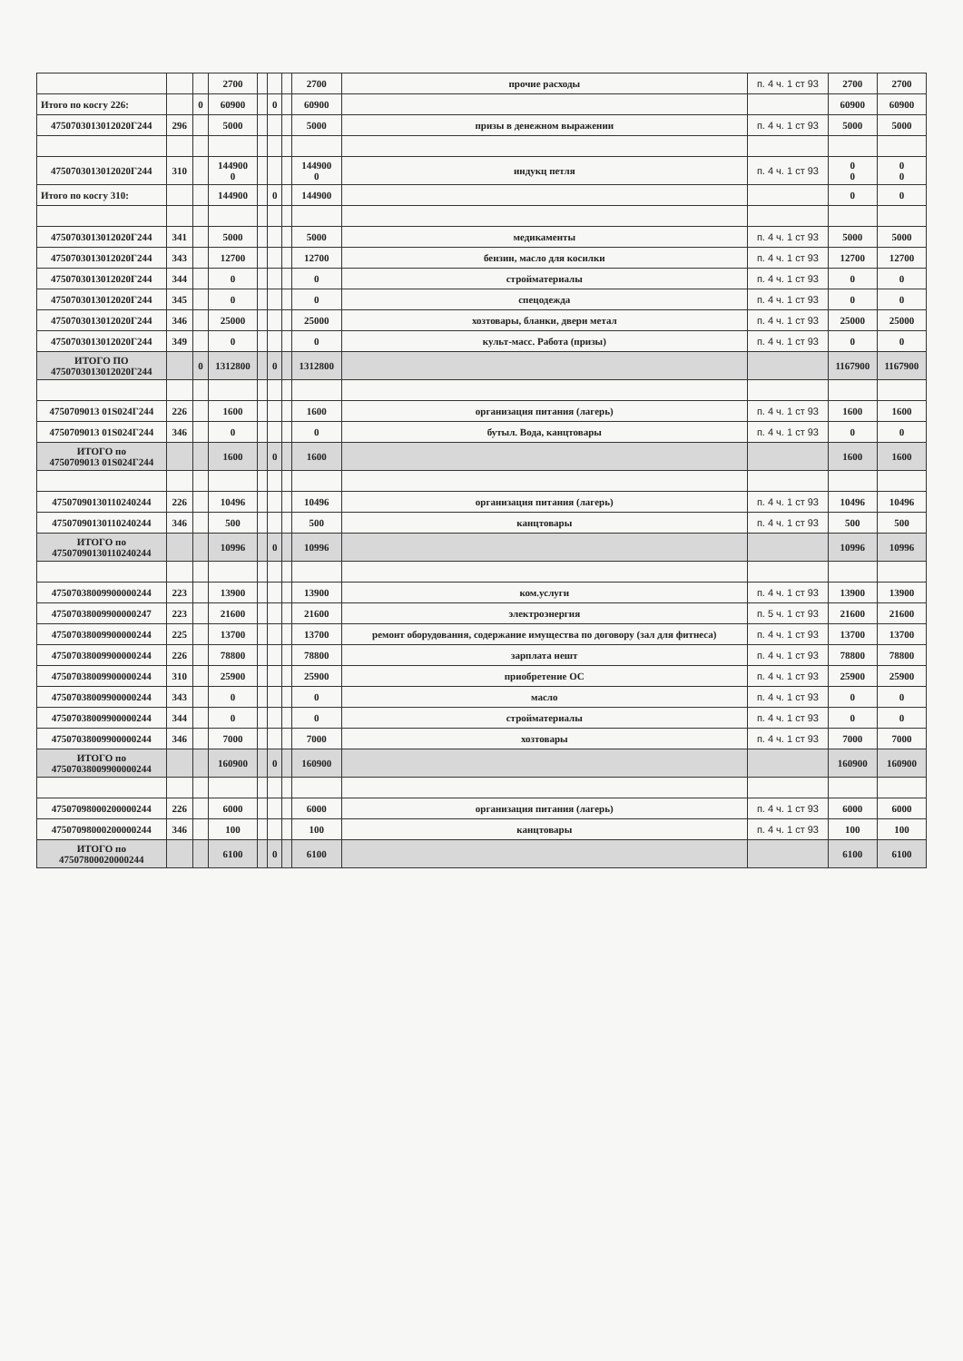| | | | 2700 | | | | 2700 | прочие расходы | п. 4 ч. 1 ст 93 | 2700 | 2700 |
| Итого по косгу 226: | | 0 | 60900 | | 0 | | 60900 | | | 60900 | 60900 |
| 4750703013012020Г244 | 296 | | 5000 | | | | 5000 | призы в денежном выражении | п. 4 ч. 1 ст 93 | 5000 | 5000 |
| 4750703013012020Г244 | 310 | | 144900 0 | | | | 144900 0 | индукц петля | п. 4 ч. 1 ст 93 | 0 0 | 0 0 |
| Итого по косгу 310: | | | 144900 | | 0 | | 144900 | | | 0 | 0 |
| 4750703013012020Г244 | 341 | | 5000 | | | | 5000 | медикаменты | п. 4 ч. 1 ст 93 | 5000 | 5000 |
| 4750703013012020Г244 | 343 | | 12700 | | | | 12700 | бензин, масло для косилки | п. 4 ч. 1 ст 93 | 12700 | 12700 |
| 4750703013012020Г244 | 344 | | 0 | | | | 0 | стройматериалы | п. 4 ч. 1 ст 93 | 0 | 0 |
| 4750703013012020Г244 | 345 | | 0 | | | | 0 | спецодежда | п. 4 ч. 1 ст 93 | 0 | 0 |
| 4750703013012020Г244 | 346 | | 25000 | | | | 25000 | хозтовары, бланки, двери метал | п. 4 ч. 1 ст 93 | 25000 | 25000 |
| 4750703013012020Г244 | 349 | | 0 | | | | 0 | культ-масс. Работа (призы) | п. 4 ч. 1 ст 93 | 0 | 0 |
| ИТОГО ПО 4750703013012020Г244 | | 0 | 1312800 | | 0 | | 1312800 | | | 1167900 | 1167900 |
| 4750709013 01S024Г244 | 226 | | 1600 | | | | 1600 | организация питания (лагерь) | п. 4 ч. 1 ст 93 | 1600 | 1600 |
| 4750709013 01S024Г244 | 346 | | 0 | | | | 0 | бутыл. Вода, канцтовары | п. 4 ч. 1 ст 93 | 0 | 0 |
| ИТОГО по 4750709013 01S024Г244 | | | 1600 | | 0 | | 1600 | | | 1600 | 1600 |
| 47507090130110240244 | 226 | | 10496 | | | | 10496 | организация питания (лагерь) | п. 4 ч. 1 ст 93 | 10496 | 10496 |
| 47507090130110240244 | 346 | | 500 | | | | 500 | канцтовары | п. 4 ч. 1 ст 93 | 500 | 500 |
| ИТОГО по 47507090130110240244 | | | 10996 | | 0 | | 10996 | | | 10996 | 10996 |
| 47507038009900000244 | 223 | | 13900 | | | | 13900 | ком.услуги | п. 4 ч. 1 ст 93 | 13900 | 13900 |
| 47507038009900000247 | 223 | | 21600 | | | | 21600 | электроэнергия | п. 5 ч. 1 ст 93 | 21600 | 21600 |
| 47507038009900000244 | 225 | | 13700 | | | | 13700 | ремонт оборудования, содержание имущества по договору (зал для фитнеса) | п. 4 ч. 1 ст 93 | 13700 | 13700 |
| 47507038009900000244 | 226 | | 78800 | | | | 78800 | зарплата нешт | п. 4 ч. 1 ст 93 | 78800 | 78800 |
| 47507038009900000244 | 310 | | 25900 | | | | 25900 | приобретение ОС | п. 4 ч. 1 ст 93 | 25900 | 25900 |
| 47507038009900000244 | 343 | | 0 | | | | 0 | масло | п. 4 ч. 1 ст 93 | 0 | 0 |
| 47507038009900000244 | 344 | | 0 | | | | 0 | стройматериалы | п. 4 ч. 1 ст 93 | 0 | 0 |
| 47507038009900000244 | 346 | | 7000 | | | | 7000 | хозтовары | п. 4 ч. 1 ст 93 | 7000 | 7000 |
| ИТОГО по 47507038009900000244 | | | 160900 | | 0 | | 160900 | | | 160900 | 160900 |
| 47507098000200000244 | 226 | | 6000 | | | | 6000 | организация питания (лагерь) | п. 4 ч. 1 ст 93 | 6000 | 6000 |
| 47507098000200000244 | 346 | | 100 | | | | 100 | канцтовары | п. 4 ч. 1 ст 93 | 100 | 100 |
| ИТОГО по 47507800020000244 | | | 6100 | | 0 | | 6100 | | | 6100 | 6100 |